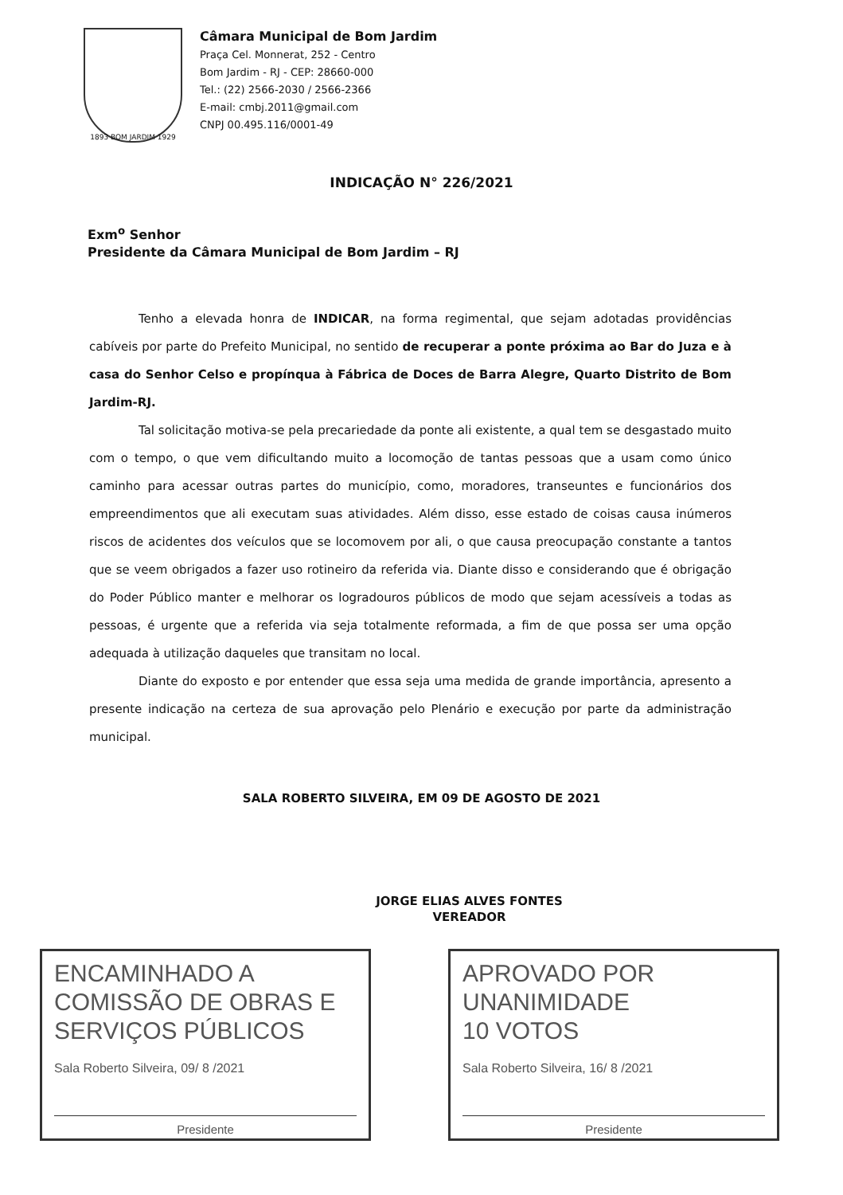1893 BOM JARDIM 1929
Câmara Municipal de Bom Jardim
Praça Cel. Monnerat, 252 - Centro
Bom Jardim - RJ - CEP: 28660-000
Tel.: (22) 2566-2030 / 2566-2366
E-mail: cmbj.2011@gmail.com
CNPJ 00.495.116/0001-49
INDICAÇÃO N° 226/2021
Exm<sup>o</sup> Senhor
Presidente da Câmara Municipal de Bom Jardim – RJ
Tenho a elevada honra de INDICAR, na forma regimental, que sejam adotadas providências cabíveis por parte do Prefeito Municipal, no sentido de recuperar a ponte próxima ao Bar do Juza e à casa do Senhor Celso e propínqua à Fábrica de Doces de Barra Alegre, Quarto Distrito de Bom Jardim-RJ.
Tal solicitação motiva-se pela precariedade da ponte ali existente, a qual tem se desgastado muito com o tempo, o que vem dificultando muito a locomoção de tantas pessoas que a usam como único caminho para acessar outras partes do município, como, moradores, transeuntes e funcionários dos empreendimentos que ali executam suas atividades. Além disso, esse estado de coisas causa inúmeros riscos de acidentes dos veículos que se locomovem por ali, o que causa preocupação constante a tantos que se veem obrigados a fazer uso rotineiro da referida via. Diante disso e considerando que é obrigação do Poder Público manter e melhorar os logradouros públicos de modo que sejam acessíveis a todas as pessoas, é urgente que a referida via seja totalmente reformada, a fim de que possa ser uma opção adequada à utilização daqueles que transitam no local.
Diante do exposto e por entender que essa seja uma medida de grande importância, apresento a presente indicação na certeza de sua aprovação pelo Plenário e execução por parte da administração municipal.
SALA ROBERTO SILVEIRA, EM 09 DE AGOSTO DE 2021
JORGE ELIAS ALVES FONTES
VEREADOR
ENCAMINHADO A COMISSÃO DE OBRAS E SERVIÇOS PÚBLICOS
Sala Roberto Silveira, 09/ 8 /2021
Presidente
APROVADO POR UNANIMIDADE
10 VOTOS
Sala Roberto Silveira, 16/ 8 /2021
Presidente